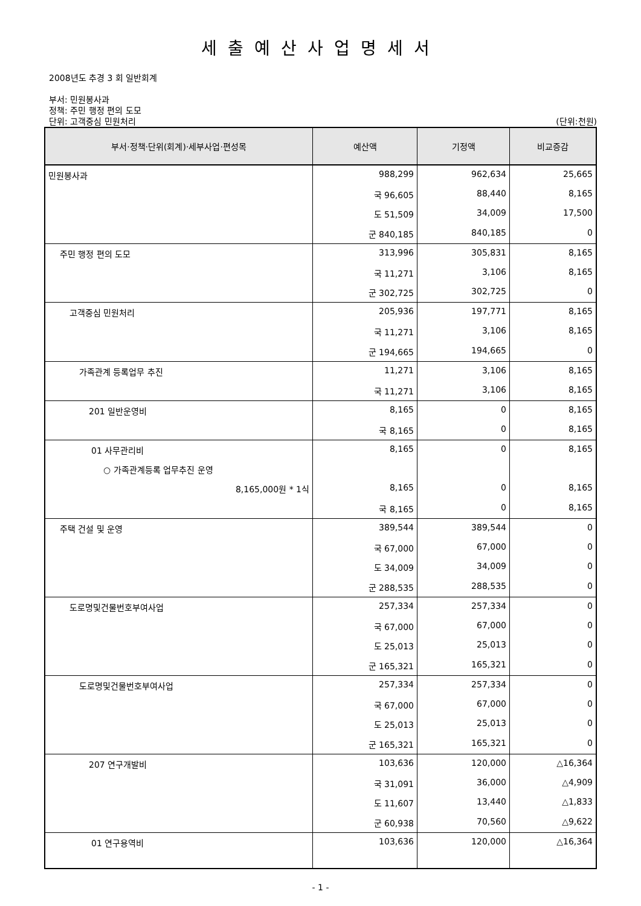세출예산사업명세서
2008년도 추경 3 회 일반회계
부서: 민원봉사과
정책: 주민 행정 편의 도모
단위: 고객중심 민원처리 (단위:천원)
| 부서·정책·단위(회계)·세부사업·편성목 | 예산액 | 기정액 | 비교증감 |
| --- | --- | --- | --- |
| 민원봉사과 | 988,299 | 962,634 | 25,665 |
| | 국 96,605 | 88,440 | 8,165 |
| | 도 51,509 | 34,009 | 17,500 |
| | 군 840,185 | 840,185 | 0 |
| 주민 행정 편의 도모 | 313,996 | 305,831 | 8,165 |
| | 국 11,271 | 3,106 | 8,165 |
| | 군 302,725 | 302,725 | 0 |
| 고객중심 민원처리 | 205,936 | 197,771 | 8,165 |
| | 국 11,271 | 3,106 | 8,165 |
| | 군 194,665 | 194,665 | 0 |
| 가족관계 등록업무 추진 | 11,271 | 3,106 | 8,165 |
| | 국 11,271 | 3,106 | 8,165 |
| 201 일반운영비 | 8,165 | 0 | 8,165 |
| | 국 8,165 | 0 | 8,165 |
| 01 사무관리비 | 8,165 | 0 | 8,165 |
| ○ 가족관계등록 업무추진 운영 | | | |
| 8,165,000원 * 1식 | 8,165 | 0 | 8,165 |
| | 국 8,165 | 0 | 8,165 |
| 주택 건설 및 운영 | 389,544 | 389,544 | 0 |
| | 국 67,000 | 67,000 | 0 |
| | 도 34,009 | 34,009 | 0 |
| | 군 288,535 | 288,535 | 0 |
| 도로명및건물번호부여사업 | 257,334 | 257,334 | 0 |
| | 국 67,000 | 67,000 | 0 |
| | 도 25,013 | 25,013 | 0 |
| | 군 165,321 | 165,321 | 0 |
| 도로명및건물번호부여사업 | 257,334 | 257,334 | 0 |
| | 국 67,000 | 67,000 | 0 |
| | 도 25,013 | 25,013 | 0 |
| | 군 165,321 | 165,321 | 0 |
| 207 연구개발비 | 103,636 | 120,000 | △16,364 |
| | 국 31,091 | 36,000 | △4,909 |
| | 도 11,607 | 13,440 | △1,833 |
| | 군 60,938 | 70,560 | △9,622 |
| 01 연구용역비 | 103,636 | 120,000 | △16,364 |
- 1 -